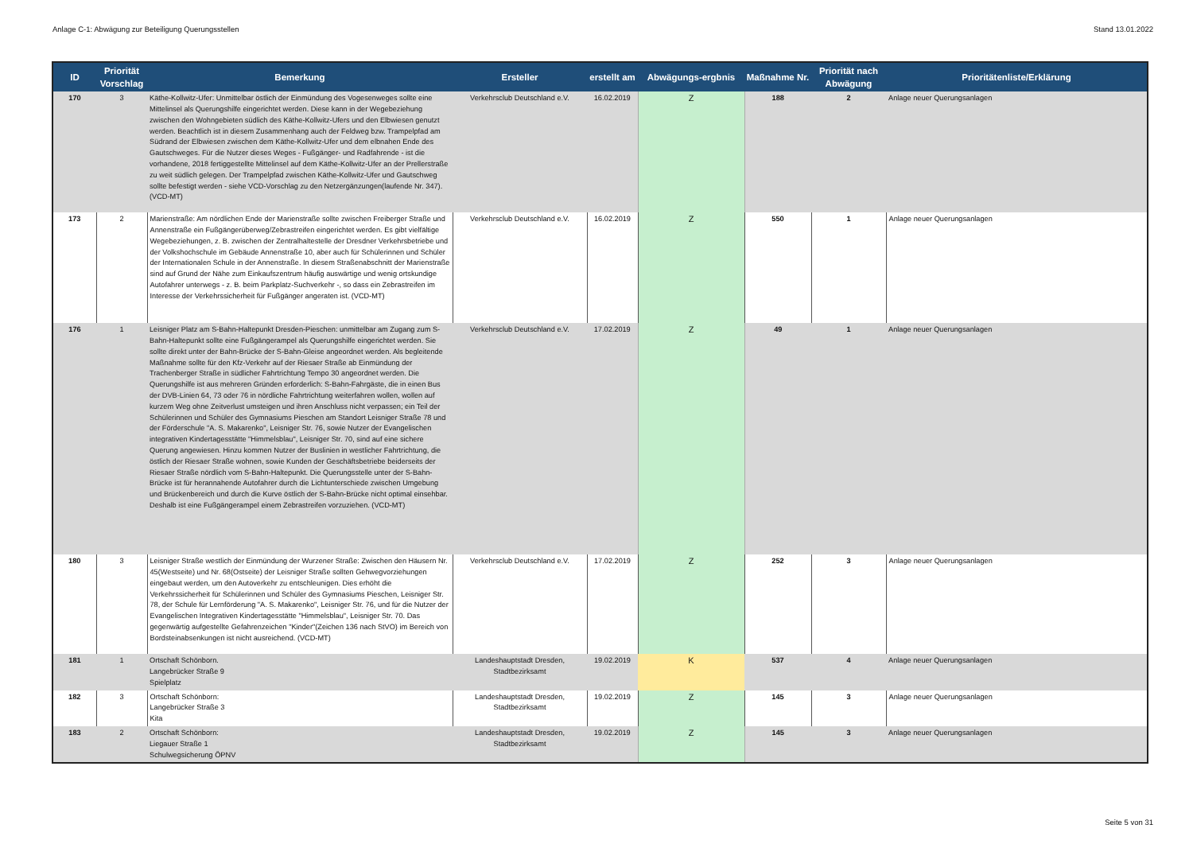Anlage C-1: Abwägung zur Beteiligung Querungsstellen Stand 13.01.2022
| ID | Priorität Vorschlag | Bemerkung | Ersteller | erstellt am | Abwägungs-ergbnis | Maßnahme Nr. | Priorität nach Abwägung | Prioritätenliste/Erklärung |
| --- | --- | --- | --- | --- | --- | --- | --- | --- |
| 170 | 3 | Käthe-Kollwitz-Ufer: Unmittelbar östlich der Einmündung des Vogesenweges sollte eine Mittelinsel als Querungshilfe eingerichtet werden. Diese kann in der Wegebeziehung zwischen den Wohngebieten südlich des Käthe-Kollwitz-Ufers und den Elbwiesen genutzt werden. Beachtlich ist in diesem Zusammenhang auch der Feldweg bzw. Trampelpfad am Südrand der Elbwiesen zwischen dem Käthe-Kollwitz-Ufer und dem elbnahen Ende des Gautschweges. Für die Nutzer dieses Weges - Fußgänger- und Radfahrende - ist die vorhandene, 2018 fertiggestellte Mittelinsel auf dem Käthe-Kollwitz-Ufer an der Prellerstraße zu weit südlich gelegen. Der Trampelpfad zwischen Käthe-Kollwitz-Ufer und Gautschweg sollte befestigt werden - siehe VCD-Vorschlag zu den Netzergänzungen(laufende Nr. 347). (VCD-MT) | Verkehrsclub Deutschland e.V. | 16.02.2019 | Z | 188 | 2 | Anlage neuer Querungsanlagen |
| 173 | 2 | Marienstraße: Am nördlichen Ende der Marienstraße sollte zwischen Freiberger Straße und Annenstraße ein Fußgängerüberweg/Zebrastreifen eingerichtet werden. Es gibt vielfältige Wegebeziehungen, z. B. zwischen der Zentralhaltestelle der Dresdner Verkehrsbetriebe und der Volkshochschule im Gebäude Annenstraße 10, aber auch für Schülerinnen und Schüler der Internationalen Schule in der Annenstraße. In diesem Straßenabschnitt der Marienstraße sind auf Grund der Nähe zum Einkaufszentrum häufig auswärtige und wenig ortskundige Autofahrer unterwegs - z. B. beim Parkplatz-Suchverkehr -, so dass ein Zebrastreifen im Interesse der Verkehrssicherheit für Fußgänger angeraten ist. (VCD-MT) | Verkehrsclub Deutschland e.V. | 16.02.2019 | Z | 550 | 1 | Anlage neuer Querungsanlagen |
| 176 | 1 | Leisniger Platz am S-Bahn-Haltepunkt Dresden-Pieschen: unmittelbar am Zugang zum S-Bahn-Haltepunkt sollte eine Fußgängerampel als Querungshilfe eingerichtet werden. Sie sollte direkt unter der Bahn-Brücke der S-Bahn-Gleise angeordnet werden. Als begleitende Maßnahme sollte für den Kfz-Verkehr auf der Riesaer Straße ab Einmündung der Trachenberger Straße in südlicher Fahrtrichtung Tempo 30 angeordnet werden. Die Querungshilfe ist aus mehreren Gründen erforderlich: S-Bahn-Fahrgäste, die in einen Bus der DVB-Linien 64, 73 oder 76 in nördliche Fahrtrichtung weiterfahren wollen, wollen auf kurzem Weg ohne Zeitverlust umsteigen und ihren Anschluss nicht verpassen; ein Teil der Schülerinnen und Schüler des Gymnasiums Pieschen am Standort Leisniger Straße 78 und der Förderschule "A. S. Makarenko", Leisniger Str. 76, sowie Nutzer der Evangelischen integrativen Kindertagesstätte "Himmelsblau", Leisniger Str. 70, sind auf eine sichere Querung angewiesen. Hinzu kommen Nutzer der Buslinien in westlicher Fahrtrichtung, die östlich der Riesaer Straße wohnen, sowie Kunden der Geschäftsbetriebe beiderseits der Riesaer Straße nördlich vom S-Bahn-Haltepunkt. Die Querungsstelle unter der S-Bahn-Brücke ist für herannahende Autofahrer durch die Lichtunterschiede zwischen Umgebung und Brückenbereich und durch die Kurve östlich der S-Bahn-Brücke nicht optimal einsehbar. Deshalb ist eine Fußgängerampel einem Zebrastreifen vorzuziehen. (VCD-MT) | Verkehrsclub Deutschland e.V. | 17.02.2019 | Z | 49 | 1 | Anlage neuer Querungsanlagen |
| 180 | 3 | Leisniger Straße westlich der Einmündung der Wurzener Straße: Zwischen den Häusern Nr. 45(Westseite) und Nr. 68(Ostseite) der Leisniger Straße sollten Gehwegvorziehungen eingebaut werden, um den Autoverkehr zu entschleunigen. Dies erhöht die Verkehrssicherheit für Schülerinnen und Schüler des Gymnasiums Pieschen, Leisniger Str. 78, der Schule für Lernförderung "A. S. Makarenko", Leisniger Str. 76, und für die Nutzer der Evangelischen Integrativen Kindertagesstätte "Himmelsblau", Leisniger Str. 70. Das gegenwärtig aufgestellte Gefahrenzeichen "Kinder"(Zeichen 136 nach StVO) im Bereich von Bordsteinabsenkungen ist nicht ausreichend. (VCD-MT) | Verkehrsclub Deutschland e.V. | 17.02.2019 | Z | 252 | 3 | Anlage neuer Querungsanlagen |
| 181 | 1 | Ortschaft Schönborn. Langebrücker Straße 9 Spielplatz | Landeshauptstadt Dresden, Stadtbezirksamt | 19.02.2019 | K | 537 | 4 | Anlage neuer Querungsanlagen |
| 182 | 3 | Ortschaft Schönborn: Langebrücker Straße 3 Kita | Landeshauptstadt Dresden, Stadtbezirksamt | 19.02.2019 | Z | 145 | 3 | Anlage neuer Querungsanlagen |
| 183 | 2 | Ortschaft Schönborn: Liegauer Straße 1 Schulwegsicherung ÖPNV | Landeshauptstadt Dresden, Stadtbezirksamt | 19.02.2019 | Z | 145 | 3 | Anlage neuer Querungsanlagen |
Seite 5 von 31